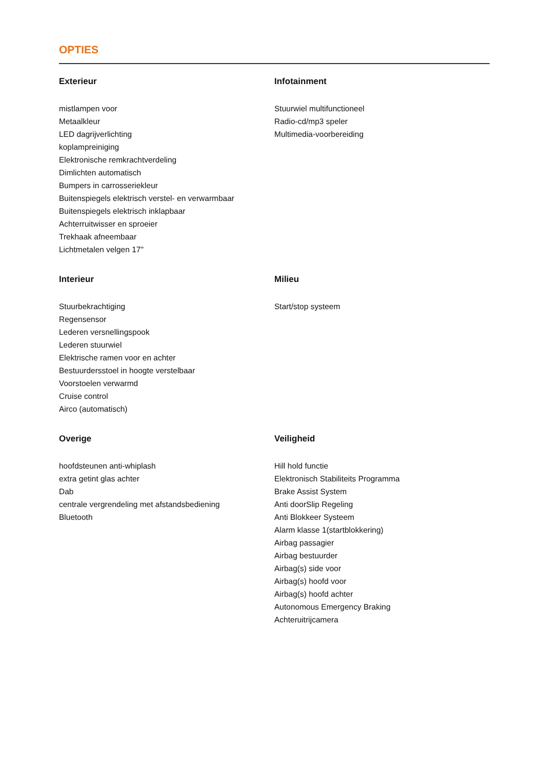OPTIES
Exterieur
mistlampen voor
Metaalkleur
LED dagrijverlichting
koplampreiniging
Elektronische remkrachtverdeling
Dimlichten automatisch
Bumpers in carrosseriekleur
Buitenspiegels elektrisch verstel- en verwarmbaar
Buitenspiegels elektrisch inklapbaar
Achterruitwisser en sproeier
Trekhaak afneembaar
Lichtmetalen velgen 17"
Infotainment
Stuurwiel multifunctioneel
Radio-cd/mp3 speler
Multimedia-voorbereiding
Interieur
Stuurbekrachtiging
Regensensor
Lederen versnellingspook
Lederen stuurwiel
Elektrische ramen voor en achter
Bestuurdersstoel in hoogte verstelbaar
Voorstoelen verwarmd
Cruise control
Airco (automatisch)
Milieu
Start/stop systeem
Overige
hoofdsteunen anti-whiplash
extra getint glas achter
Dab
centrale vergrendeling met afstandsbediening
Bluetooth
Veiligheid
Hill hold functie
Elektronisch Stabiliteits Programma
Brake Assist System
Anti doorSlip Regeling
Anti Blokkeer Systeem
Alarm klasse 1(startblokkering)
Airbag passagier
Airbag bestuurder
Airbag(s) side voor
Airbag(s) hoofd voor
Airbag(s) hoofd achter
Autonomous Emergency Braking
Achteruitrijcamera